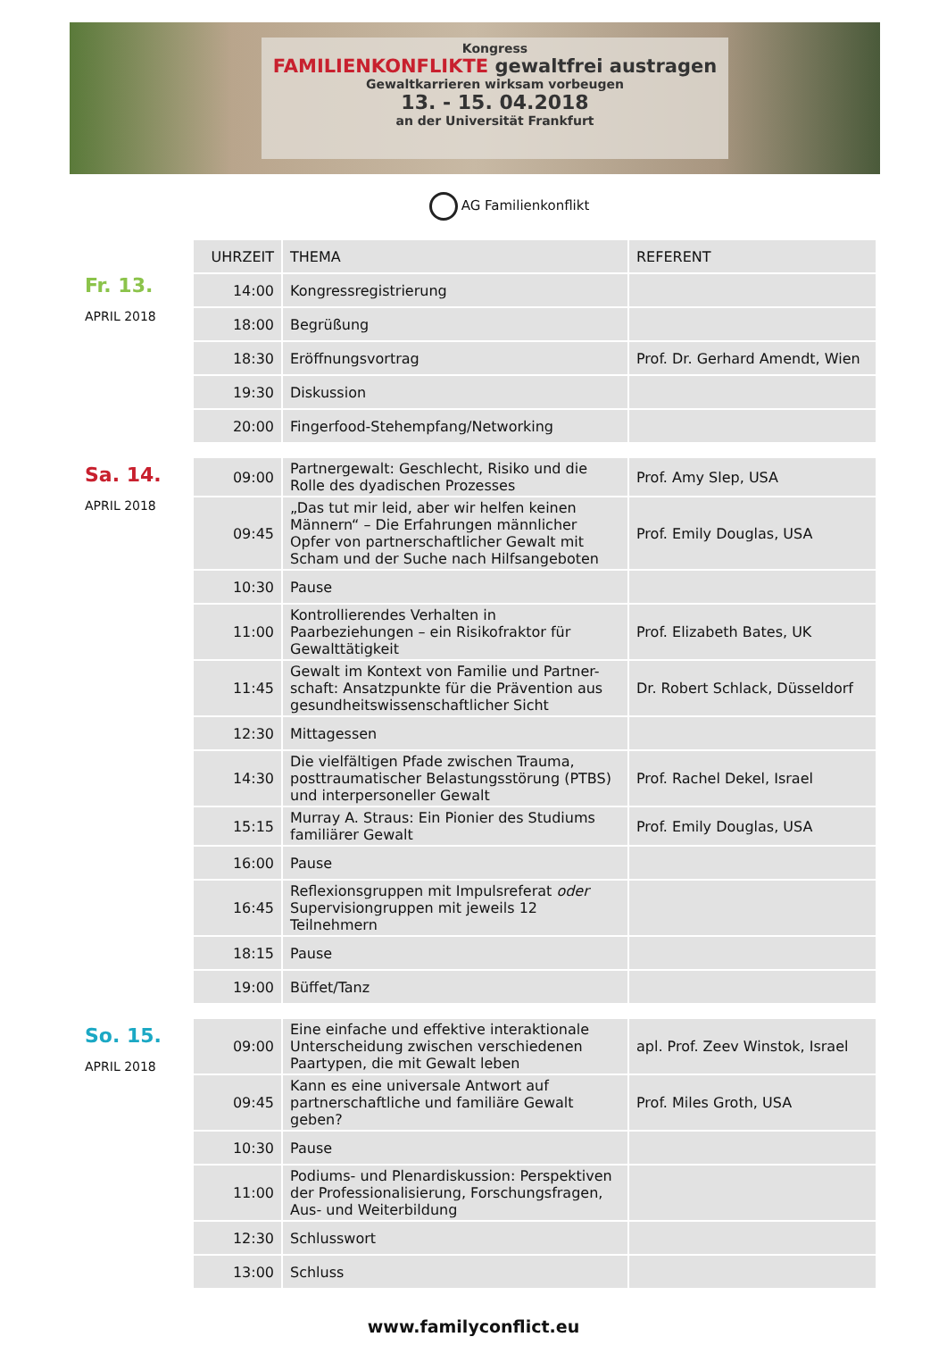Kongress
FAMILIENKONFLIKTE gewaltfrei austragen
Gewaltkarrieren wirksam vorbeugen
13. - 15. 04.2018
an der Universität Frankfurt
AG Familienkonflikt
Fr. 13.
APRIL 2018
| UHRZEIT | THEMA | REFERENT |
| --- | --- | --- |
| 14:00 | Kongressregistrierung | |
| 18:00 | Begrüßung | |
| 18:30 | Eröffnungsvortrag | Prof. Dr. Gerhard Amendt, Wien |
| 19:30 | Diskussion | |
| 20:00 | Fingerfood-Stehempfang/Networking | |
Sa. 14.
APRIL 2018
| 09:00 | Partnergewalt: Geschlecht, Risiko und die Rolle des dyadischen Prozesses | Prof. Amy Slep, USA |
| 09:45 | „Das tut mir leid, aber wir helfen keinen Männern“ – Die Erfahrungen männlicher Opfer von partnerschaftlicher Gewalt mit Scham und der Suche nach Hilfsangeboten | Prof. Emily Douglas, USA |
| 10:30 | Pause | |
| 11:00 | Kontrollierendes Verhalten in Paarbeziehungen – ein Risikofraktor für Gewalttätigkeit | Prof. Elizabeth Bates, UK |
| 11:45 | Gewalt im Kontext von Familie und Partner-schaft: Ansatzpunkte für die Prävention aus gesundheitswissenschaftlicher Sicht | Dr. Robert Schlack, Düsseldorf |
| 12:30 | Mittagessen | |
| 14:30 | Die vielfältigen Pfade zwischen Trauma, posttraumatischer Belastungsstörung (PTBS) und interpersoneller Gewalt | Prof. Rachel Dekel, Israel |
| 15:15 | Murray A. Straus: Ein Pionier des Studiums familiärer Gewalt | Prof. Emily Douglas, USA |
| 16:00 | Pause | |
| 16:45 | Reflexionsgruppen mit Impulsreferat oder Supervisiongruppen mit jeweils 12 Teilnehmern | |
| 18:15 | Pause | |
| 19:00 | Büffet/Tanz | |
So. 15.
APRIL 2018
| 09:00 | Eine einfache und effektive interaktionale Unterscheidung zwischen verschiedenen Paartypen, die mit Gewalt leben | apl. Prof. Zeev Winstok, Israel |
| 09:45 | Kann es eine universale Antwort auf partnerschaftliche und familiäre Gewalt geben? | Prof. Miles Groth, USA |
| 10:30 | Pause | |
| 11:00 | Podiums- und Plenardiskussion: Perspektiven der Professionalisierung, Forschungsfragen, Aus- und Weiterbildung | |
| 12:30 | Schlusswort | |
| 13:00 | Schluss | |
www.familyconflict.eu